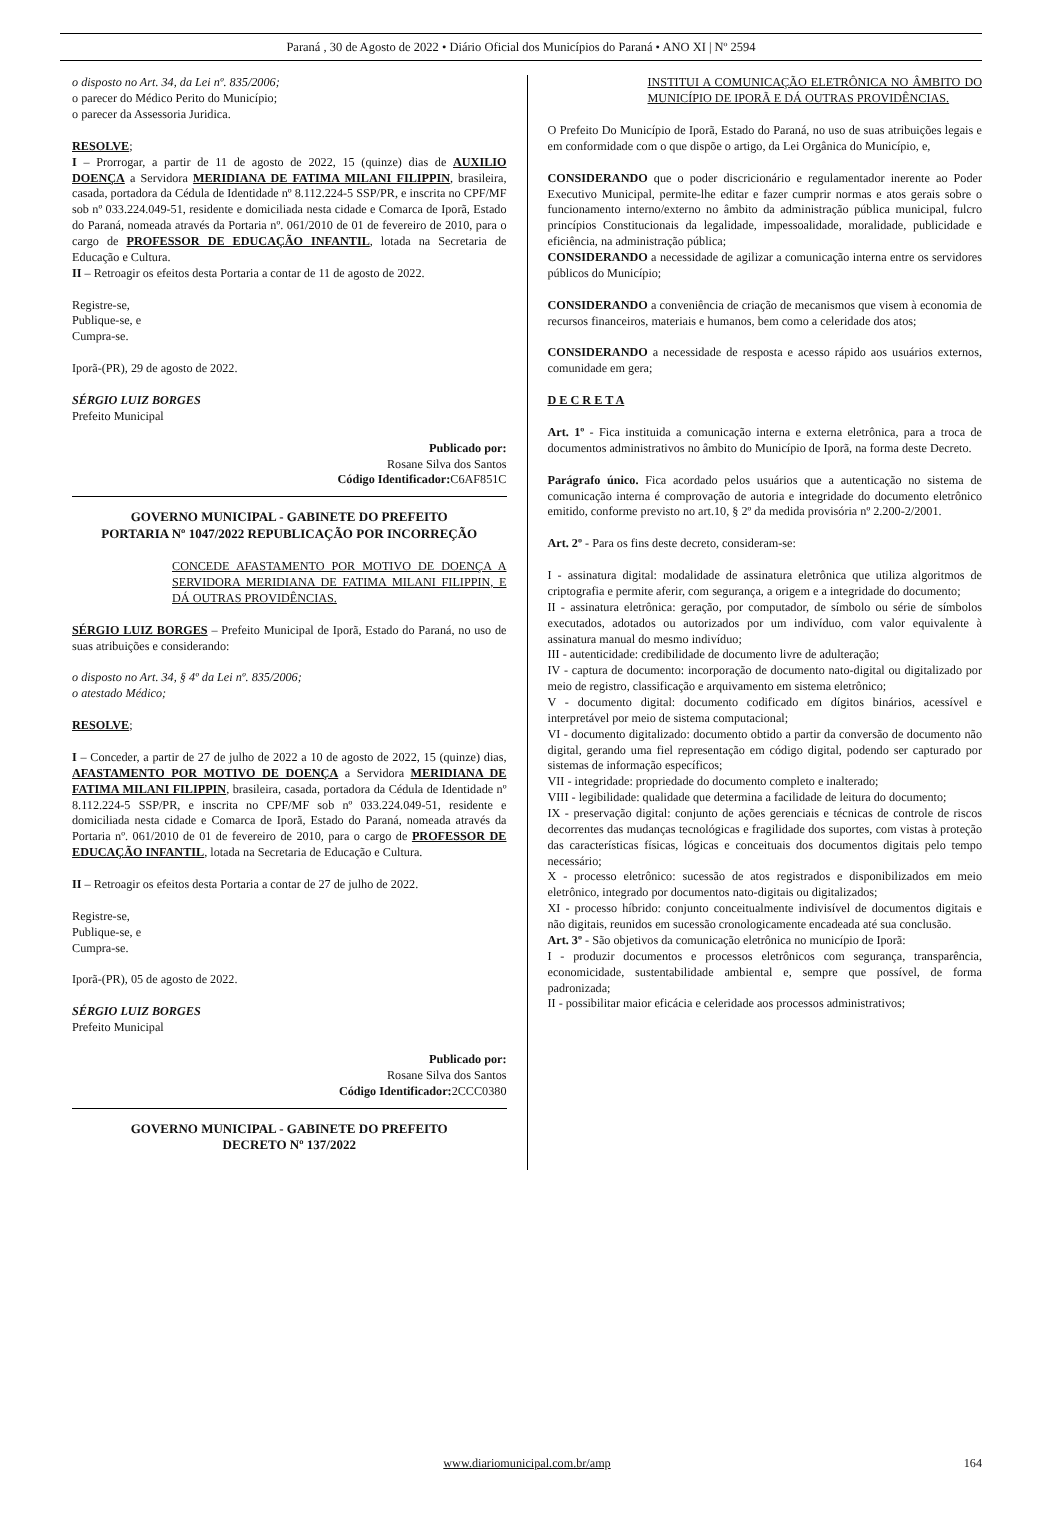Paraná , 30 de Agosto de 2022 • Diário Oficial dos Municípios do Paraná • ANO XI | Nº 2594
o disposto no Art. 34, da Lei nº. 835/2006;
o parecer do Médico Perito do Município;
o parecer da Assessoria Juridica.
RESOLVE;
I – Prorrogar, a partir de 11 de agosto de 2022, 15 (quinze) dias de AUXILIO DOENÇA a Servidora MERIDIANA DE FATIMA MILANI FILIPPIN, brasileira, casada, portadora da Cédula de Identidade nº 8.112.224-5 SSP/PR, e inscrita no CPF/MF sob nº 033.224.049-51, residente e domiciliada nesta cidade e Comarca de Iporã, Estado do Paraná, nomeada através da Portaria nº. 061/2010 de 01 de fevereiro de 2010, para o cargo de PROFESSOR DE EDUCAÇÃO INFANTIL, lotada na Secretaria de Educação e Cultura.
II – Retroagir os efeitos desta Portaria a contar de 11 de agosto de 2022.
Registre-se,
Publique-se, e
Cumpra-se.
Iporã-(PR), 29 de agosto de 2022.
SÉRGIO LUIZ BORGES
Prefeito Municipal
Publicado por:
Rosane Silva dos Santos
Código Identificador: C6AF851C
GOVERNO MUNICIPAL - GABINETE DO PREFEITO
PORTARIA Nº 1047/2022 REPUBLICAÇÃO POR INCORREÇÃO
CONCEDE AFASTAMENTO POR MOTIVO DE DOENÇA A SERVIDORA MERIDIANA DE FATIMA MILANI FILIPPIN, E DÁ OUTRAS PROVIDÊNCIAS.
SÉRGIO LUIZ BORGES – Prefeito Municipal de Iporã, Estado do Paraná, no uso de suas atribuições e considerando:
o disposto no Art. 34, § 4º da Lei nº. 835/2006;
o atestado Médico;
RESOLVE;
I – Conceder, a partir de 27 de julho de 2022 a 10 de agosto de 2022, 15 (quinze) dias, AFASTAMENTO POR MOTIVO DE DOENÇA a Servidora MERIDIANA DE FATIMA MILANI FILIPPIN, brasileira, casada, portadora da Cédula de Identidade nº 8.112.224-5 SSP/PR, e inscrita no CPF/MF sob nº 033.224.049-51, residente e domiciliada nesta cidade e Comarca de Iporã, Estado do Paraná, nomeada através da Portaria nº. 061/2010 de 01 de fevereiro de 2010, para o cargo de PROFESSOR DE EDUCAÇÃO INFANTIL, lotada na Secretaria de Educação e Cultura.
II – Retroagir os efeitos desta Portaria a contar de 27 de julho de 2022.
Registre-se,
Publique-se, e
Cumpra-se.
Iporã-(PR), 05 de agosto de 2022.
SÉRGIO LUIZ BORGES
Prefeito Municipal
Publicado por:
Rosane Silva dos Santos
Código Identificador: 2CCC0380
GOVERNO MUNICIPAL - GABINETE DO PREFEITO
DECRETO Nº 137/2022
INSTITUI A COMUNICAÇÃO ELETRÔNICA NO ÂMBITO DO MUNICÍPIO DE IPORÃ E DÁ OUTRAS PROVIDÊNCIAS.
O Prefeito Do Município de Iporã, Estado do Paraná, no uso de suas atribuições legais e em conformidade com o que dispõe o artigo, da Lei Orgânica do Município, e,
CONSIDERANDO que o poder discricionário e regulamentador inerente ao Poder Executivo Municipal, permite-lhe editar e fazer cumprir normas e atos gerais sobre o funcionamento interno/externo no âmbito da administração pública municipal, fulcro princípios Constitucionais da legalidade, impessoalidade, moralidade, publicidade e eficiência, na administração pública;
CONSIDERANDO a necessidade de agilizar a comunicação interna entre os servidores públicos do Município;
CONSIDERANDO a conveniência de criação de mecanismos que visem à economia de recursos financeiros, materiais e humanos, bem como a celeridade dos atos;
CONSIDERANDO a necessidade de resposta e acesso rápido aos usuários externos, comunidade em gera;
D E C R E T A
Art. 1º - Fica instituida a comunicação interna e externa eletrônica, para a troca de documentos administrativos no âmbito do Município de Iporã, na forma deste Decreto.
Parágrafo único. Fica acordado pelos usuários que a autenticação no sistema de comunicação interna é comprovação de autoria e integridade do documento eletrônico emitido, conforme previsto no art.10, § 2º da medida provisória nº 2.200-2/2001.
Art. 2º - Para os fins deste decreto, consideram-se:
I - assinatura digital: modalidade de assinatura eletrônica que utiliza algoritmos de criptografia e permite aferir, com segurança, a origem e a integridade do documento;
II - assinatura eletrônica: geração, por computador, de símbolo ou série de símbolos executados, adotados ou autorizados por um indivíduo, com valor equivalente à assinatura manual do mesmo indivíduo;
III - autenticidade: credibilidade de documento livre de adulteração;
IV - captura de documento: incorporação de documento nato-digital ou digitalizado por meio de registro, classificação e arquivamento em sistema eletrônico;
V - documento digital: documento codificado em dígitos binários, acessível e interpretável por meio de sistema computacional;
VI - documento digitalizado: documento obtido a partir da conversão de documento não digital, gerando uma fiel representação em código digital, podendo ser capturado por sistemas de informação específicos;
VII - integridade: propriedade do documento completo e inalterado;
VIII - legibilidade: qualidade que determina a facilidade de leitura do documento;
IX - preservação digital: conjunto de ações gerenciais e técnicas de controle de riscos decorrentes das mudanças tecnológicas e fragilidade dos suportes, com vistas à proteção das características físicas, lógicas e conceituais dos documentos digitais pelo tempo necessário;
X - processo eletrônico: sucessão de atos registrados e disponibilizados em meio eletrônico, integrado por documentos nato-digitais ou digitalizados;
XI - processo híbrido: conjunto conceitualmente indivisível de documentos digitais e não digitais, reunidos em sucessão cronologicamente encadeada até sua conclusão.
Art. 3º - São objetivos da comunicação eletrônica no município de Iporã:
I - produzir documentos e processos eletrônicos com segurança, transparência, economicidade, sustentabilidade ambiental e, sempre que possível, de forma padronizada;
II - possibilitar maior eficácia e celeridade aos processos administrativos;
www.diariomunicipal.com.br/amp 164